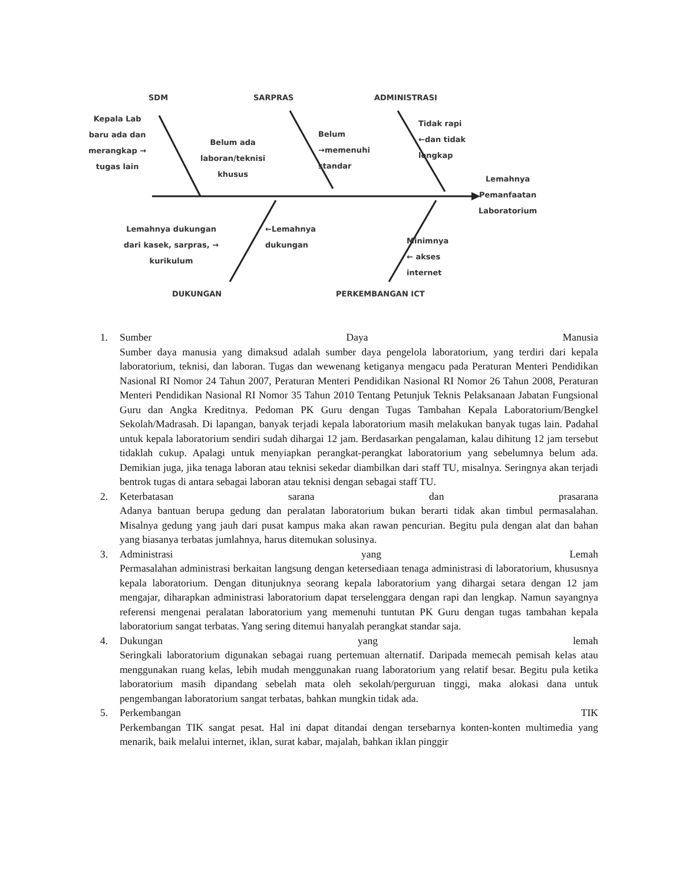SDM SARPRAS ADMINISTRASI
Kepala Lab
baru ada dan
merangkap →
tugas lain
Belum ada
laboran/teknisi
khusus
Belum
→memenuhi
standar
Tidak rapi
←dan tidak
lengkap
Lemahnya
Pemanfaatan
Laboratorium
Lemahnya dukungan
dari kasek, sarpras, →
kurikulum
←Lemahnya
dukungan
Minimnya
← akses
internet
DUKUNGAN PERKEMBANGAN ICT
1. Sumber Daya Manusia
Sumber daya manusia yang dimaksud adalah sumber daya pengelola laboratorium, yang terdiri dari kepala laboratorium, teknisi, dan laboran. Tugas dan wewenang ketiganya mengacu pada Peraturan Menteri Pendidikan Nasional RI Nomor 24 Tahun 2007, Peraturan Menteri Pendidikan Nasional RI Nomor 26 Tahun 2008, Peraturan Menteri Pendidikan Nasional RI Nomor 35 Tahun 2010 Tentang Petunjuk Teknis Pelaksanaan Jabatan Fungsional Guru dan Angka Kreditnya. Pedoman PK Guru dengan Tugas Tambahan Kepala Laboratorium/Bengkel Sekolah/Madrasah. Di lapangan, banyak terjadi kepala laboratorium masih melakukan banyak tugas lain. Padahal untuk kepala laboratorium sendiri sudah dihargai 12 jam. Berdasarkan pengalaman, kalau dihitung 12 jam tersebut tidaklah cukup. Apalagi untuk menyiapkan perangkat-perangkat laboratorium yang sebelumnya belum ada. Demikian juga, jika tenaga laboran atau teknisi sekedar diambilkan dari staff TU, misalnya. Seringnya akan terjadi bentrok tugas di antara sebagai laboran atau teknisi dengan sebagai staff TU.
2. Keterbatasan sarana dan prasarana
Adanya bantuan berupa gedung dan peralatan laboratorium bukan berarti tidak akan timbul permasalahan. Misalnya gedung yang jauh dari pusat kampus maka akan rawan pencurian. Begitu pula dengan alat dan bahan yang biasanya terbatas jumlahnya, harus ditemukan solusinya.
3. Administrasi yang Lemah
Permasalahan administrasi berkaitan langsung dengan ketersediaan tenaga administrasi di laboratorium, khususnya kepala laboratorium. Dengan ditunjuknya seorang kepala laboratorium yang dihargai setara dengan 12 jam mengajar, diharapkan administrasi laboratorium dapat terselenggara dengan rapi dan lengkap. Namun sayangnya referensi mengenai peralatan laboratorium yang memenuhi tuntutan PK Guru dengan tugas tambahan kepala laboratorium sangat terbatas. Yang sering ditemui hanyalah perangkat standar saja.
4. Dukungan yang lemah
Seringkali laboratorium digunakan sebagai ruang pertemuan alternatif. Daripada memecah pemisah kelas atau menggunakan ruang kelas, lebih mudah menggunakan ruang laboratorium yang relatif besar. Begitu pula ketika laboratorium masih dipandang sebelah mata oleh sekolah/perguruan tinggi, maka alokasi dana untuk pengembangan laboratorium sangat terbatas, bahkan mungkin tidak ada.
5. Perkembangan TIK
Perkembangan TIK sangat pesat. Hal ini dapat ditandai dengan tersebarnya konten-konten multimedia yang menarik, baik melalui internet, iklan, surat kabar, majalah, bahkan iklan pinggir